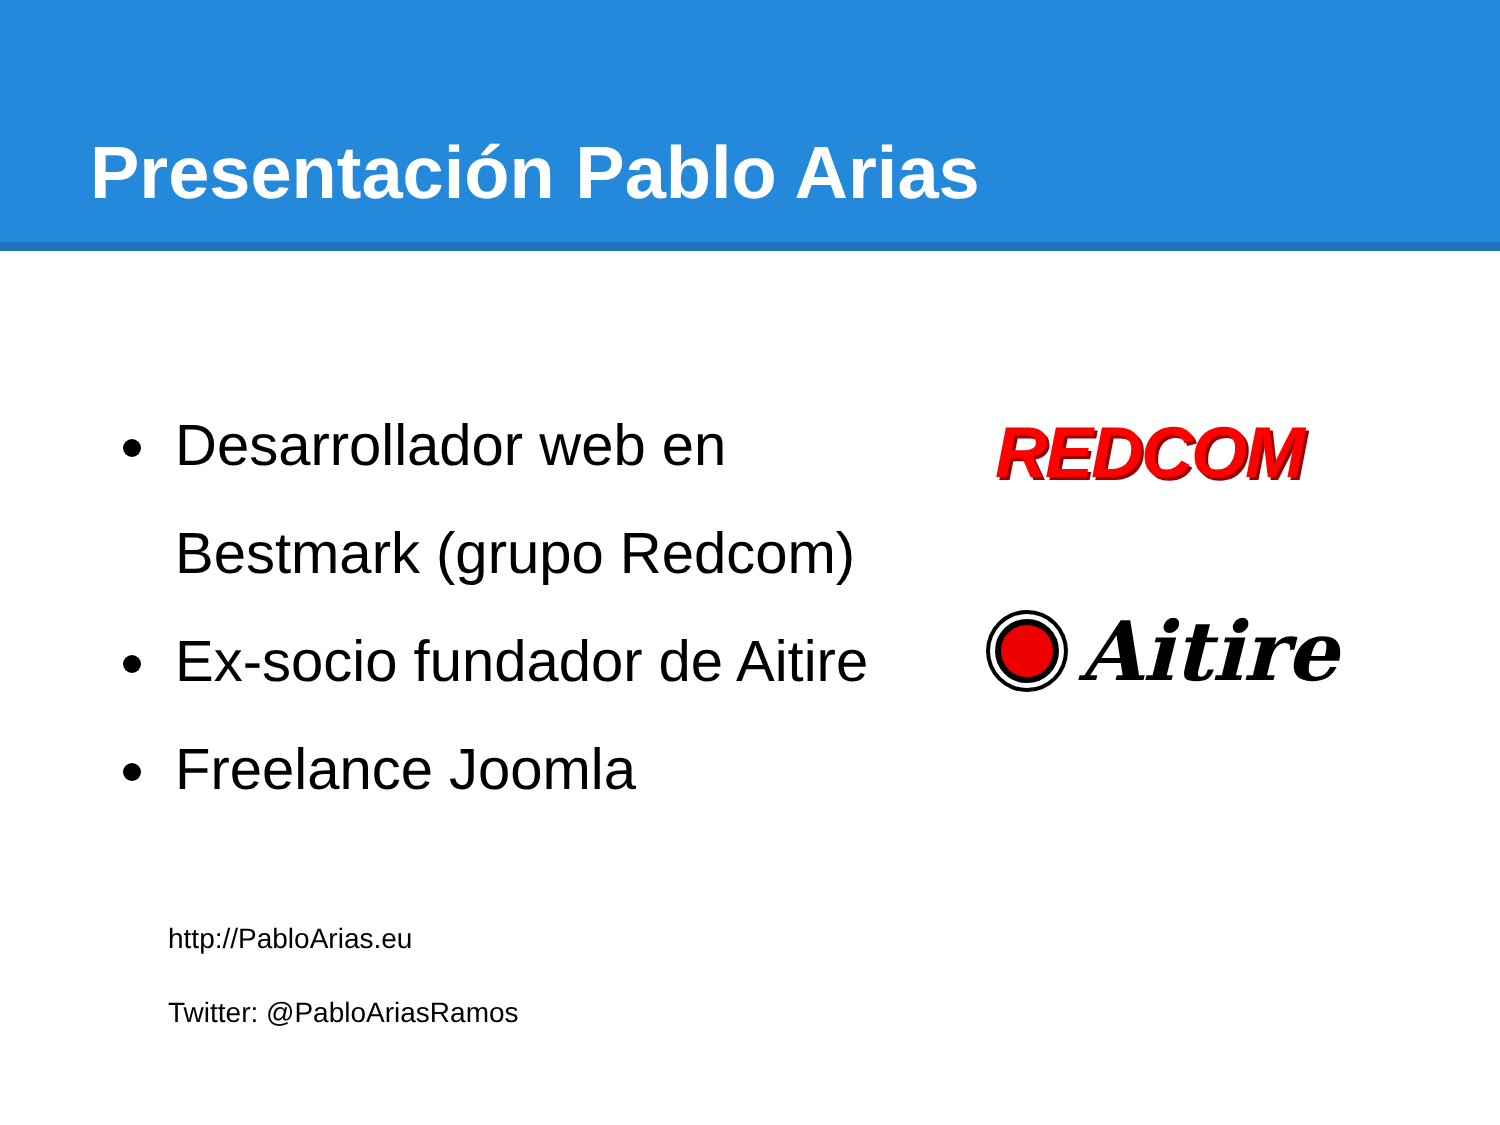Presentación Pablo Arias
Desarrollador web en Bestmark (grupo Redcom)
Ex-socio fundador de Aitire
Freelance Joomla
REDCOM
Aitire
http://PabloArias.eu
Twitter: @PabloAriasRamos